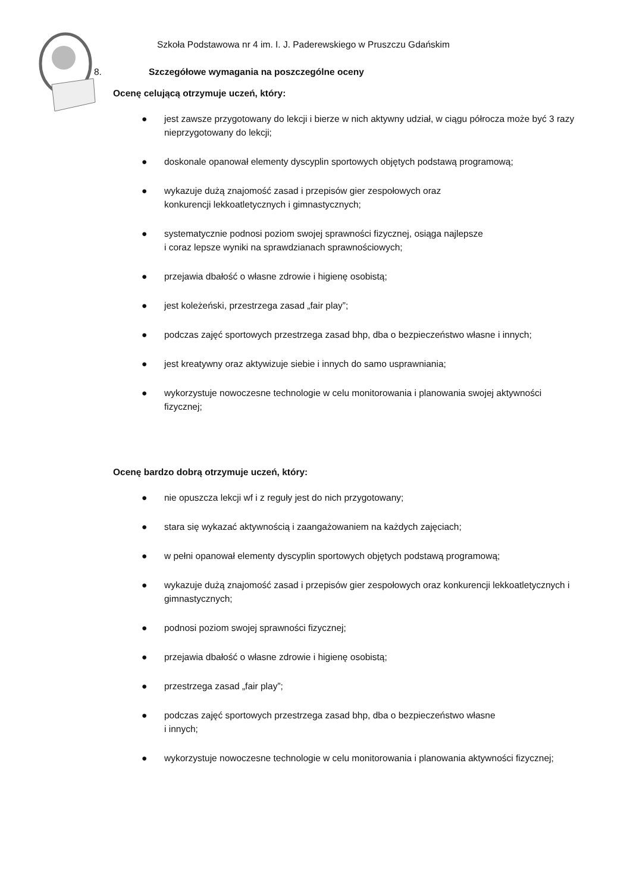Szkoła Podstawowa nr 4 im. I. J. Paderewskiego w Pruszczu Gdańskim
8. Szczegółowe wymagania na poszczególne oceny
Ocenę celującą otrzymuje uczeń, który:
● jest zawsze przygotowany do lekcji i bierze w nich aktywny udział, w ciągu półrocza może być 3 razy nieprzygotowany do lekcji;
● doskonale opanował elementy dyscyplin sportowych objętych podstawą programową;
● wykazuje dużą znajomość zasad i przepisów gier zespołowych oraz
konkurencji lekkoatletycznych i gimnastycznych;
● systematycznie podnosi poziom swojej sprawności fizycznej, osiąga najlepsze
i coraz lepsze wyniki na sprawdzianach sprawnościowych;
● przejawia dbałość o własne zdrowie i higienę osobistą;
● jest koleżeński, przestrzega zasad „fair play”;
● podczas zajęć sportowych przestrzega zasad bhp, dba o bezpieczeństwo własne i innych;
● jest kreatywny oraz aktywizuje siebie i innych do samo usprawniania;
● wykorzystuje nowoczesne technologie w celu monitorowania i planowania swojej aktywności fizycznej;
Ocenę bardzo dobrą otrzymuje uczeń, który:
● nie opuszcza lekcji wf i z reguły jest do nich przygotowany;
● stara się wykazać aktywnością i zaangażowaniem na każdych zajęciach;
● w pełni opanował elementy dyscyplin sportowych objętych podstawą programową;
● wykazuje dużą znajomość zasad i przepisów gier zespołowych oraz konkurencji lekkoatletycznych i gimnastycznych;
● podnosi poziom swojej sprawności fizycznej;
● przejawia dbałość o własne zdrowie i higienę osobistą;
● przestrzega zasad „fair play”;
● podczas zajęć sportowych przestrzega zasad bhp, dba o bezpieczeństwo własne
i innych;
● wykorzystuje nowoczesne technologie w celu monitorowania i planowania aktywności fizycznej;